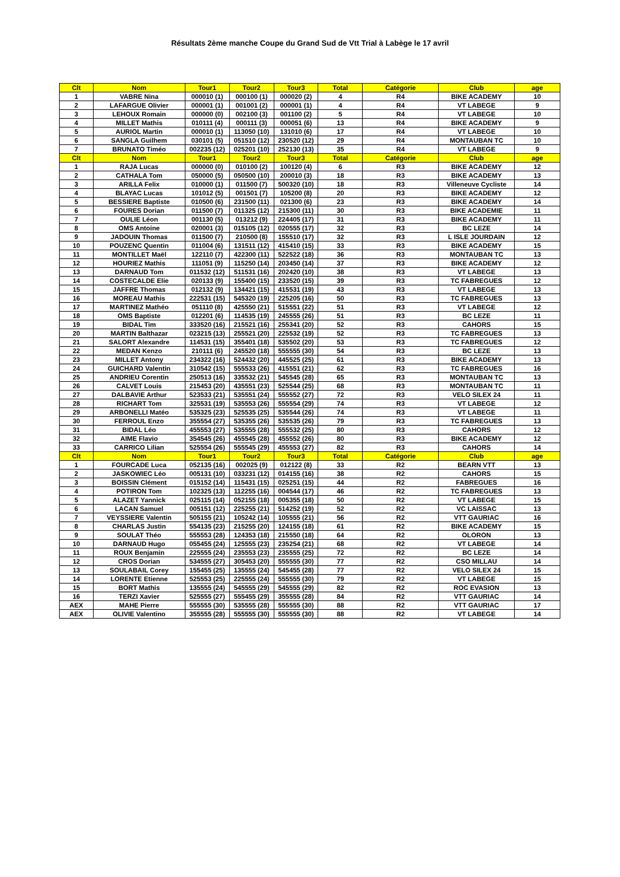Résultats 2ème manche Coupe du Grand Sud de Vtt Trial à Labège le 17 avril
| Clt | Nom | Tour1 | Tour2 | Tour3 | Total | Catégorie | Club | age |
| --- | --- | --- | --- | --- | --- | --- | --- | --- |
| 1 | VABRE Nina | 000010 (1) | 000100 (1) | 000020 (2) | 4 | R4 | BIKE ACADEMY | 10 |
| 2 | LAFARGUE Olivier | 000001 (1) | 001001 (2) | 000001 (1) | 4 | R4 | VT LABEGE | 9 |
| 3 | LEHOUX Romain | 000000 (0) | 002100 (3) | 001100 (2) | 5 | R4 | VT LABEGE | 10 |
| 4 | MILLET Mathis | 010111 (4) | 000111 (3) | 000051 (6) | 13 | R4 | BIKE ACADEMY | 9 |
| 5 | AURIOL Martin | 000010 (1) | 113050 (10) | 131010 (6) | 17 | R4 | VT LABEGE | 10 |
| 6 | SANGLA Guilhem | 030101 (5) | 051510 (12) | 230520 (12) | 29 | R4 | MONTAUBAN TC | 10 |
| 7 | BRUNATO Timéo | 002235 (12) | 025201 (10) | 252130 (13) | 35 | R4 | VT LABEGE | 9 |
| Clt | Nom | Tour1 | Tour2 | Tour3 | Total | Catégorie | Club | age |
| 1 | RAJA Lucas | 000000 (0) | 010100 (2) | 100120 (4) | 6 | R3 | BIKE ACADEMY | 12 |
| 2 | CATHALA Tom | 050000 (5) | 050500 (10) | 200010 (3) | 18 | R3 | BIKE ACADEMY | 13 |
| 3 | ARILLA Felix | 010000 (1) | 011500 (7) | 500320 (10) | 18 | R3 | Villeneuve Cycliste | 14 |
| 4 | BLAYAC Lucas | 101012 (5) | 001501 (7) | 105200 (8) | 20 | R3 | BIKE ACADEMY | 12 |
| 5 | BESSIERE Baptiste | 010500 (6) | 231500 (11) | 021300 (6) | 23 | R3 | BIKE ACADEMY | 14 |
| 6 | FOURES Dorian | 011500 (7) | 011325 (12) | 215300 (11) | 30 | R3 | BIKE ACADEMIE | 11 |
| 7 | OULIE Léon | 001130 (5) | 013212 (9) | 224405 (17) | 31 | R3 | BIKE ACADEMY | 11 |
| 8 | OMS Antoine | 020001 (3) | 015105 (12) | 020555 (17) | 32 | R3 | BC LEZE | 14 |
| 9 | JADOUIN Thomas | 011500 (7) | 210500 (8) | 155510 (17) | 32 | R3 | L ISLE JOURDAIN | 12 |
| 10 | POUZENC Quentin | 011004 (6) | 131511 (12) | 415410 (15) | 33 | R3 | BIKE ACADEMY | 15 |
| 11 | MONTILLET Maël | 122110 (7) | 422300 (11) | 522522 (18) | 36 | R3 | MONTAUBAN TC | 13 |
| 12 | HOURIEZ Mathis | 111051 (9) | 115250 (14) | 203450 (14) | 37 | R3 | BIKE ACADEMY | 12 |
| 13 | DARNAUD Tom | 011532 (12) | 511531 (16) | 202420 (10) | 38 | R3 | VT LABEGE | 13 |
| 14 | COSTECALDE Elie | 020133 (9) | 155400 (15) | 233520 (15) | 39 | R3 | TC FABREGUES | 12 |
| 15 | JAFFRE Thomas | 012132 (9) | 134421 (15) | 415531 (19) | 43 | R3 | VT LABEGE | 13 |
| 16 | MOREAU Mathis | 222531 (15) | 545320 (19) | 225205 (16) | 50 | R3 | TC FABREGUES | 13 |
| 17 | MARTINEZ Mathéo | 051110 (8) | 425550 (21) | 515551 (22) | 51 | R3 | VT LABEGE | 12 |
| 18 | OMS Baptiste | 012201 (6) | 114535 (19) | 245555 (26) | 51 | R3 | BC LEZE | 11 |
| 19 | BIDAL Tim | 333520 (16) | 215521 (16) | 255341 (20) | 52 | R3 | CAHORS | 15 |
| 20 | MARTIN Balthazar | 023215 (13) | 255521 (20) | 225532 (19) | 52 | R3 | TC FABREGUES | 13 |
| 21 | SALORT Alexandre | 114531 (15) | 355401 (18) | 535502 (20) | 53 | R3 | TC FABREGUES | 12 |
| 22 | MEDAN Kenzo | 210111 (6) | 245520 (18) | 555555 (30) | 54 | R3 | BC LEZE | 13 |
| 23 | MILLET Antony | 234322 (16) | 524432 (20) | 445525 (25) | 61 | R3 | BIKE ACADEMY | 13 |
| 24 | GUICHARD Valentin | 310542 (15) | 555533 (26) | 415551 (21) | 62 | R3 | TC FABREGUES | 16 |
| 25 | ANDRIEU Corentin | 250513 (16) | 335532 (21) | 545545 (28) | 65 | R3 | MONTAUBAN TC | 13 |
| 26 | CALVET Louis | 215453 (20) | 435551 (23) | 525544 (25) | 68 | R3 | MONTAUBAN TC | 11 |
| 27 | DALBAVIE Arthur | 523533 (21) | 535551 (24) | 555552 (27) | 72 | R3 | VELO SILEX 24 | 11 |
| 28 | RICHART Tom | 325531 (19) | 535553 (26) | 555554 (29) | 74 | R3 | VT LABEGE | 12 |
| 29 | ARBONELLI Matéo | 535325 (23) | 525535 (25) | 535544 (26) | 74 | R3 | VT LABEGE | 11 |
| 30 | FERROUL Enzo | 355554 (27) | 535355 (26) | 535535 (26) | 79 | R3 | TC FABREGUES | 13 |
| 31 | BIDAL Léo | 455553 (27) | 535555 (28) | 555532 (25) | 80 | R3 | CAHORS | 12 |
| 32 | AIME Flavio | 354545 (26) | 455545 (28) | 455552 (26) | 80 | R3 | BIKE ACADEMY | 12 |
| 33 | CARRICO Lilian | 525554 (26) | 555545 (29) | 455553 (27) | 82 | R3 | CAHORS | 14 |
| Clt | Nom | Tour1 | Tour2 | Tour3 | Total | Catégorie | Club | age |
| 1 | FOURCADE Luca | 052135 (16) | 002025 (9) | 012122 (8) | 33 | R2 | BEARN VTT | 13 |
| 2 | JASKOWIEC Léo | 005131 (10) | 033231 (12) | 014155 (16) | 38 | R2 | CAHORS | 15 |
| 3 | BOISSIN Clément | 015152 (14) | 115431 (15) | 025251 (15) | 44 | R2 | FABREGUES | 16 |
| 4 | POTIRON Tom | 102325 (13) | 112255 (16) | 004544 (17) | 46 | R2 | TC FABREGUES | 13 |
| 5 | ALAZET Yannick | 025115 (14) | 052155 (18) | 005355 (18) | 50 | R2 | VT LABEGE | 15 |
| 6 | LACAN Samuel | 005151 (12) | 225255 (21) | 514252 (19) | 52 | R2 | VC LAISSAC | 13 |
| 7 | VEYSSIERE Valentin | 505155 (21) | 105242 (14) | 105555 (21) | 56 | R2 | VTT GAURIAC | 16 |
| 8 | CHARLAS Justin | 554135 (23) | 215255 (20) | 124155 (18) | 61 | R2 | BIKE ACADEMY | 15 |
| 9 | SOULAT Théo | 555553 (28) | 124353 (18) | 215550 (18) | 64 | R2 | OLORON | 13 |
| 10 | DARNAUD Hugo | 055455 (24) | 125555 (23) | 235254 (21) | 68 | R2 | VT LABEGE | 14 |
| 11 | ROUX Benjamin | 225555 (24) | 235553 (23) | 235555 (25) | 72 | R2 | BC LEZE | 14 |
| 12 | CROS Dorian | 534555 (27) | 305453 (20) | 555555 (30) | 77 | R2 | CSO MILLAU | 14 |
| 13 | SOULABAIL Corey | 155455 (25) | 135555 (24) | 545455 (28) | 77 | R2 | VELO SILEX 24 | 15 |
| 14 | LORENTE Etienne | 525553 (25) | 225555 (24) | 555555 (30) | 79 | R2 | VT LABEGE | 15 |
| 15 | BORT Mathis | 135555 (24) | 545555 (29) | 545555 (29) | 82 | R2 | ROC EVASION | 13 |
| 16 | TERZI Xavier | 525555 (27) | 555455 (29) | 355555 (28) | 84 | R2 | VTT GAURIAC | 14 |
| AEX | MAHE Pierre | 555555 (30) | 535555 (28) | 555555 (30) | 88 | R2 | VTT GAURIAC | 17 |
| AEX | OLIVIE Valentino | 355555 (28) | 555555 (30) | 555555 (30) | 88 | R2 | VT LABEGE | 14 |